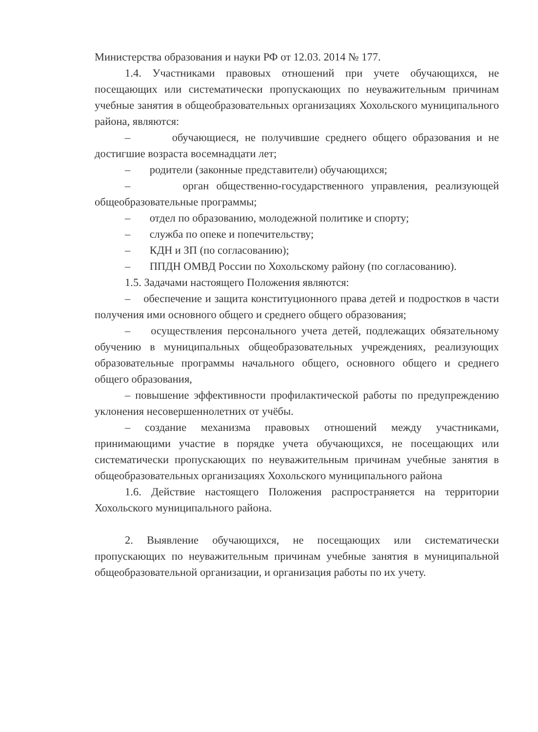Министерства образования и науки РФ от 12.03. 2014 № 177.
1.4. Участниками правовых отношений при учете обучающихся, не посещающих или систематически пропускающих по неуважительным причинам учебные занятия в общеобразовательных организациях Хохольского муниципального района, являются:
– обучающиеся, не получившие среднего общего образования и не достигшие возраста восемнадцати лет;
– родители (законные представители) обучающихся;
– орган общественно-государственного управления, реализующей общеобразовательные программы;
– отдел по образованию, молодежной политике и спорту;
– служба по опеке и попечительству;
– КДН и ЗП (по согласованию);
– ППДН ОМВД России по Хохольскому району (по согласованию).
1.5. Задачами настоящего Положения являются:
– обеспечение и защита конституционного права детей и подростков в части получения ими основного общего и среднего общего образования;
– осуществления персонального учета детей, подлежащих обязательному обучению в муниципальных общеобразовательных учреждениях, реализующих образовательные программы начального общего, основного общего и среднего общего образования,
– повышение эффективности профилактической работы по предупреждению уклонения несовершеннолетних от учёбы.
– создание механизма правовых отношений между участниками, принимающими участие в порядке учета обучающихся, не посещающих или систематически пропускающих по неуважительным причинам учебные занятия в общеобразовательных организациях Хохольского муниципального района
1.6. Действие настоящего Положения распространяется на территории Хохольского муниципального района.
2. Выявление обучающихся, не посещающих или систематически пропускающих по неуважительным причинам учебные занятия в муниципальной общеобразовательной организации, и организация работы по их учету.